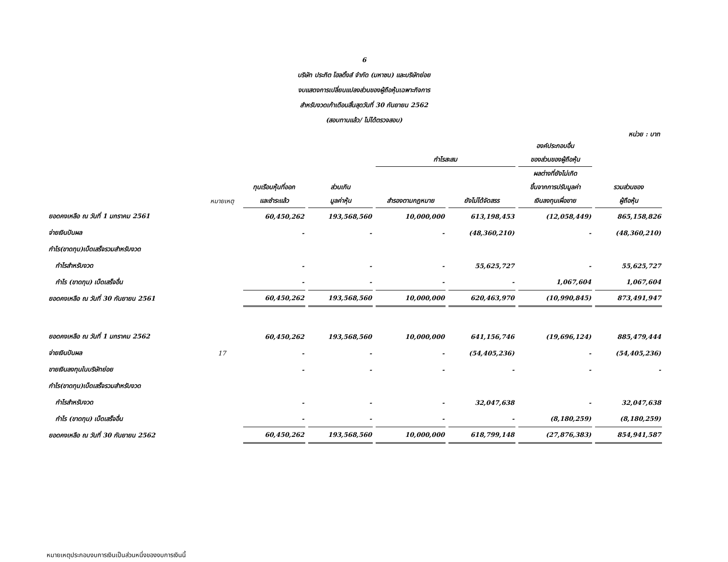6
บริษัท ประกิต โฮลดิ้งส์ จำกัด (มหาชน) และบริษัทย่อย
งบแสดงการเปลี่ยนแปลงส่วนของผู้ถือหุ้นเฉพาะกิจการ
สำหรับงวดเก้าเดือนสิ้นสุดวันที่ 30 กันยายน 2562
(สอบทานแล้ว/ ไม่ได้ตรวจสอบ)
หน่วย : บาท
| | | | | | | องค์ประกอบอื่น | |
| --- | --- | --- | --- | --- | --- | --- | --- |
| | | | | กำไรสะสม | | ของส่วนของผู้ถือหุ้น | |
| | | | | | | ผลต่างที่ยังไม่เกิด | |
| | | ทุนเรือนหุ้นที่ออก | ส่วนเกิน | | | ขึ้นจากการปรับมูลค่า | รวมส่วนของ |
| | หมายเหตุ | และชำระแล้ว | มูลค่าหุ้น | สำรองตามกฎหมาย | ยังไม่ได้จัดสรร | เงินลงทุนเผื่อขาย | ผู้ถือหุ้น |
| ยอดคงเหลือ ณ วันที่ 1 มกราคม 2561 | | 60,450,262 | 193,568,560 | 10,000,000 | 613,198,453 | (12,058,449) | 865,158,826 |
| จ่ายเงินปันผล | | - | - | - | (48,360,210) | - | (48,360,210) |
| กำไร(ขาดทุน)เบ็ดเสร็จรวมสำหรับงวด | | | | | | | |
| กำไรสำหรับงวด | | - | - | - | 55,625,727 | - | 55,625,727 |
| กำไร (ขาดทุน) เบ็ดเสร็จอื่น | | - | - | - | - | 1,067,604 | 1,067,604 |
| ยอดคงเหลือ ณ วันที่ 30 กันยายน 2561 | | 60,450,262 | 193,568,560 | 10,000,000 | 620,463,970 | (10,990,845) | 873,491,947 |
| ยอดคงเหลือ ณ วันที่ 1 มกราคม 2562 | | 60,450,262 | 193,568,560 | 10,000,000 | 641,156,746 | (19,696,124) | 885,479,444 |
| จ่ายเงินปันผล | 17 | - | - | - | (54,405,236) | - | (54,405,236) |
| ขายเงินลงทุนในบริษัทย่อย | | - | - | - | - | - | - |
| กำไร(ขาดทุน)เบ็ดเสร็จรวมสำหรับงวด | | | | | | | |
| กำไรสำหรับงวด | | - | - | - | 32,047,638 | - | 32,047,638 |
| กำไร (ขาดทุน) เบ็ดเสร็จอื่น | | - | - | - | - | (8,180,259) | (8,180,259) |
| ยอดคงเหลือ ณ วันที่ 30 กันยายน 2562 | | 60,450,262 | 193,568,560 | 10,000,000 | 618,799,148 | (27,876,383) | 854,941,587 |
หมายเหตุประกอบงบการเงินเป็นส่วนหนึ่งของงบการเงินนี้